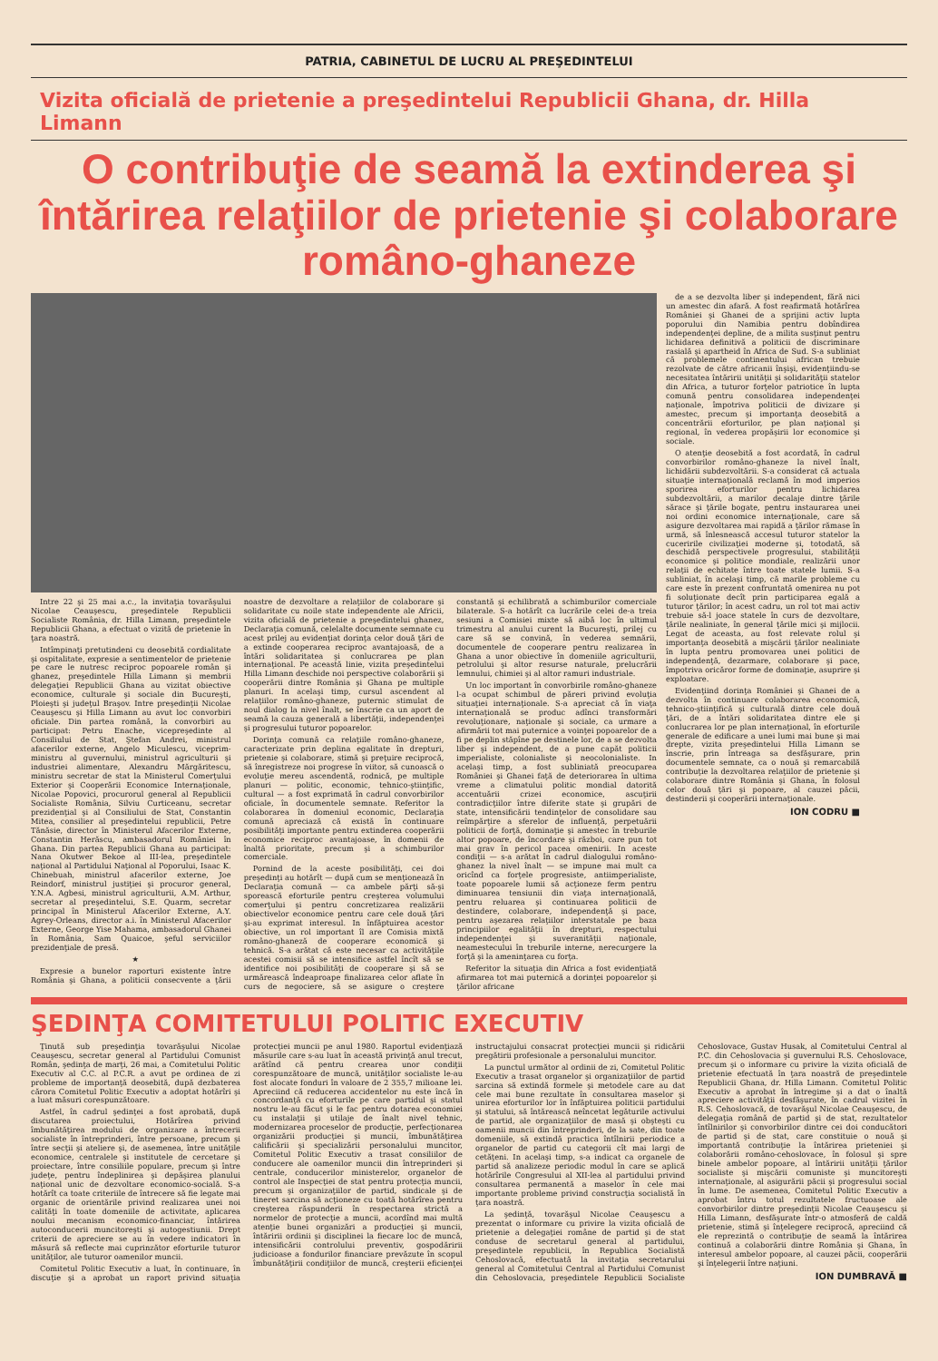PATRIA, CABINETUL DE LUCRU AL PREŞEDINTELUI
Vizita oficială de prietenie a preşedintelui Republicii Ghana, dr. Hilla Limann
O contribuţie de seamă la extinderea şi întărirea relaţiilor de prietenie şi colaborare româno-ghaneze
Intre 22 şi 25 mai a.c., la invitaţia tovarăşului Nicolae Ceauşescu, preşedintele Republicii Socialiste România, dr. Hilla Limann, preşedintele Republicii Ghana, a efectuat o vizită de prietenie în ţara noastră.
Intîmpinaţi pretutindeni cu deosebită cordialitate şi ospitalitate, expresie a sentimentelor de prietenie pe care le nutresc reciproc popoarele român şi ghanez, preşedintele Hilla Limann şi membrii delegaţiei Republicii Ghana au vizitat obiective economice, culturale şi sociale din Bucureşti, Ploieşti şi judeţul Braşov. Intre preşedinţii Nicolae Ceauşescu şi Hilla Limann au avut loc convorbiri oficiale. Din partea română, la convorbiri au participat: Petru Enache, vicepreşedinte al Consiliului de Stat, Ştefan Andrei, ministrul afacerilor externe, Angelo Miculescu, viceprim-ministru al guvernului, ministrul agriculturii şi industriei alimentare, Alexandru Mărgăritescu, ministru secretar de stat la Ministerul Comerţului Exterior şi Cooperării Economice Internaţionale, Nicolae Popovici, procurorul general al Republicii Socialiste România, Silviu Curticeanu, secretar prezidenţial şi al Consiliului de Stat, Constantin Mitea, consilier al preşedintelui republicii, Petre Tănăsie, director în Ministerul Afacerilor Externe, Constantin Herăscu, ambasadorul României în Ghana. Din partea Republicii Ghana au participat: Nana Okutwer Bekoe al III-lea, preşedintele naţional al Partidului Naţional al Poporului, Isaac K. Chinebuah, ministrul afacerilor externe, Joe Reindorf, ministrul justiţiei şi procuror general, Y.N.A. Agbesi, ministrul agriculturii, A.M. Arthur, secretar al preşedintelui, S.E. Quarm, secretar principal în Ministerul Afacerilor Externe, A.Y. Agrey-Orleans, director a.i. în Ministerul Afacerilor Externe, George Yise Mahama, ambasadorul Ghanei în România, Sam Quaicoe, şeful serviciilor prezidenţiale de presă.
★
Expresie a bunelor raporturi existente între România şi Ghana, a politicii consecvente a ţării noastre de dezvoltare a relaţiilor de colaborare şi solidaritate cu noile state independente ale Africii, vizita oficială de prietenie a preşedintelui ghanez, Declaraţia comună, celelalte documente semnate cu acest prilej au evidenţiat dorinţa celor două ţări de a extinde cooperarea reciproc avantajoasă, de a întări solidaritatea şi conlucrarea pe plan internaţional. Pe această linie, vizita preşedintelui Hilla Limann deschide noi perspective colaborării şi cooperării dintre România şi Ghana pe multiple planuri. In acelaşi timp, cursul ascendent al relaţiilor româno-ghaneze, puternic stimulat de noul dialog la nivel înalt, se înscrie ca un aport de seamă la cauza generală a libertăţii, independenţei şi progresului tuturor popoarelor.
Dorinţa comună ca relaţiile româno-ghaneze, caracterizate prin deplina egalitate în drepturi, prietenie şi colaborare, stimă şi preţuire reciprocă, să înregistreze noi progrese în viitor, să cunoască o evoluţie mereu ascendentă, rodnică, pe multiple planuri — politic, economic, tehnico-ştiinţific, cultural — a fost exprimată în cadrul convorbirilor oficiale, în documentele semnate. Referitor la colaborarea în domeniul economic, Declaraţia comună apreciază că există în continuare posibilităţi importante pentru extinderea cooperării economice reciproc avantajoase, în domenii de înaltă prioritate, precum şi a schimburilor comerciale.
Pornind de la aceste posibilităţi, cei doi preşedinţi au hotărît — după cum se menţionează în Declaraţia comună — ca ambele părţi să-şi sporească eforturile pentru creşterea volumului comerţului şi pentru concretizarea realizării obiectivelor economice pentru care cele două ţări şi-au exprimat interesul. In înfăptuirea acestor obiective, un rol important îl are Comisia mixtă româno-ghaneză de cooperare economică şi tehnică. S-a arătat că este necesar ca activităţile acestei comisii să se intensifice astfel încît să se identifice noi posibilităţi de cooperare şi să se urmărească îndeaproape finalizarea celor aflate în curs de negociere, să se asigure o creştere constantă şi echilibrată a schimburilor comerciale bilaterale. S-a hotărît ca lucrările celei de-a treia sesiuni a Comisiei mixte să aibă loc în ultimul trimestru al anului curent la Bucureşti, prilej cu care să se convină, în vederea semnării, documentele de cooperare pentru realizarea în Ghana a unor obiective în domeniile agriculturii, petrolului şi altor resurse naturale, prelucrării lemnului, chimiei şi al altor ramuri industriale.
Un loc important în convorbirile româno-ghaneze l-a ocupat schimbul de păreri privind evoluţia situaţiei internaţionale. S-a apreciat că în viaţa internaţională se produc adînci transformări revoluţionare, naţionale şi sociale, ca urmare a afirmării tot mai puternice a voinţei popoarelor de a fi pe deplin stăpîne pe destinele lor, de a se dezvolta liber şi independent, de a pune capăt politicii imperialiste, colonialiste şi neocolonialiste. In acelaşi timp, a fost subliniată preocuparea României şi Ghanei faţă de deteriorarea în ultima vreme a climatului politic mondial datorită accentuării crizei economice, ascuţirii contradicţiilor între diferite state şi grupări de state, intensificării tendinţelor de consolidare sau reîmpărţire a sferelor de influenţă, perpetuării politicii de forţă, dominaţie şi amestec în treburile altor popoare, de încordare şi război, care pun tot mai grav în pericol pacea omenirii. In aceste condiţii — s-a arătat în cadrul dialogului româno-ghanez la nivel înalt — se impune mai mult ca oricînd ca forţele progresiste, antiimperialiste, toate popoarele lumii să acţioneze ferm pentru diminuarea tensiunii din viaţa internaţională, pentru reluarea şi continuarea politicii de destindere, colaborare, independenţă şi pace, pentru aşezarea relaţiilor interstatale pe baza principiilor egalităţii în drepturi, respectului independenţei şi suveranităţii naţionale, neamestecului în treburile interne, nerecurgere la forţă şi la ameninţarea cu forţa.
Referitor la situaţia din Africa a fost evidenţiată afirmarea tot mai puternică a dorinţei popoarelor şi ţărilor africane
de a se dezvolta liber şi independent, fără nici un amestec din afară. A fost reafirmată hotărîrea României şi Ghanei de a sprijini activ lupta poporului din Namibia pentru dobîndirea independenţei depline, de a milita susţinut pentru lichidarea definitivă a politicii de discriminare rasială şi apartheid în Africa de Sud. S-a subliniat că problemele continentului african trebuie rezolvate de către africanii înşişi, evidenţiindu-se necesitatea întăririi unităţii şi solidarităţii statelor din Africa, a tuturor forţelor patriotice în lupta comună pentru consolidarea independenţei naţionale, împotriva politicii de divizare şi amestec, precum şi importanţa deosebită a concentrării eforturilor, pe plan naţional şi regional, în vederea propăşirii lor economice şi sociale.
O atenţie deosebită a fost acordată, în cadrul convorbirilor româno-ghaneze la nivel înalt, lichidării subdezvoltării. S-a considerat că actuala situaţie internaţională reclamă în mod imperios sporirea eforturilor pentru lichidarea subdezvoltării, a marilor decalaje dintre ţările sărace şi ţările bogate, pentru instaurarea unei noi ordini economice internaţionale, care să asigure dezvoltarea mai rapidă a ţărilor rămase în urmă, să înlesnească accesul tuturor statelor la cuceririle civilizaţiei moderne şi, totodată, să deschidă perspectivele progresului, stabilităţii economice şi politice mondiale, realizării unor relaţii de echitate între toate statele lumii. S-a subliniat, în acelaşi timp, că marile probleme cu care este în prezent confruntată omenirea nu pot fi soluţionate decît prin participarea egală a tuturor ţărilor; în acest cadru, un rol tot mai activ trebuie să-l joace statele în curs de dezvoltare, ţările nealiniate, în general ţările mici şi mijlocii. Legat de aceasta, au fost relevate rolul şi importanţa deosebită a mişcării ţărilor nealiniate în lupta pentru promovarea unei politici de independenţă, dezarmare, colaborare şi pace, împotriva oricăror forme de dominaţie, asuprire şi exploatare.
Evidenţiind dorinţa României şi Ghanei de a dezvolta în continuare colaborarea economică, tehnico-ştiinţifică şi culturală dintre cele două ţări, de a întări solidaritatea dintre ele şi conlucrarea lor pe plan internaţional, în eforturile generale de edificare a unei lumi mai bune şi mai drepte, vizita preşedintelui Hilla Limann se înscrie, prin întreaga sa desfăşurare, prin documentele semnate, ca o nouă şi remarcabilă contribuţie la dezvoltarea relaţiilor de prietenie şi colaborare dintre România şi Ghana, în folosul celor două ţări şi popoare, al cauzei păcii, destinderii şi cooperării internaţionale.
ION CODRU ■
ŞEDINŢA COMITETULUI POLITIC EXECUTIV
Ţinută sub preşedinţia tovarăşului Nicolae Ceauşescu, secretar general al Partidului Comunist Român, şedinţa de marţi, 26 mai, a Comitetului Politic Executiv al C.C. al P.C.R. a avut pe ordinea de zi probleme de importanţă deosebită, după dezbaterea cărora Comitetul Politic Executiv a adoptat hotărîri şi a luat măsuri corespunzătoare.
Astfel, în cadrul şedinţei a fost aprobată, după discutarea proiectului, Hotărîrea privind îmbunătăţirea modului de organizare a întrecerii socialiste în întreprinderi, între persoane, precum şi între secţii şi ateliere şi, de asemenea, între unităţile economice, centralele şi institutele de cercetare şi proiectare, între consiliile populare, precum şi între judeţe, pentru îndeplinirea şi depăşirea planului naţional unic de dezvoltare economico-socială. S-a hotărît ca toate criteriile de întrecere să fie legate mai organic de orientările privind realizarea unei noi calităţi în toate domeniile de activitate, aplicarea noului mecanism economico-financiar, întărirea autoconducerii muncitoreşti şi autogestiunii. Drept criterii de apreciere se au în vedere indicatori în măsură să reflecte mai cuprinzător eforturile tuturor unităţilor, ale tuturor oamenilor muncii.
Comitetul Politic Executiv a luat, în continuare, în discuţie şi a aprobat un raport privind situaţia protecţiei muncii pe anul 1980. Raportul evidenţiază măsurile care s-au luat în această privinţă anul trecut, arătînd că pentru crearea unor condiţii corespunzătoare de muncă, unităţilor socialiste le-au fost alocate fonduri în valoare de 2 355,7 milioane lei. Apreciind că reducerea accidentelor nu este încă în concordanţă cu eforturile pe care partidul şi statul nostru le-au făcut şi le fac pentru dotarea economiei cu instalaţii şi utilaje de înalt nivel tehnic, modernizarea proceselor de producţie, perfecţionarea organizării producţiei şi muncii, îmbunătăţirea calificării şi specializării personalului muncitor, Comitetul Politic Executiv a trasat consiliilor de conducere ale oamenilor muncii din întreprinderi şi centrale, conducerilor ministerelor, organelor de control ale Inspecţiei de stat pentru protecţia muncii, precum şi organizaţiilor de partid, sindicale şi de tineret sarcina să acţioneze cu toată hotărîrea pentru creşterea răspunderii în respectarea strictă a normelor de protecţie a muncii, acordînd mai multă atenţie bunei organizări a producţiei şi muncii, întăririi ordinii şi disciplinei la fiecare loc de muncă, intensificării controlului preventiv, gospodăririi judicioase a fondurilor financiare prevăzute în scopul îmbunătăţirii condiţiilor de muncă, creşterii eficienţei instructajului consacrat protecţiei muncii şi ridicării pregătirii profesionale a personalului muncitor.
La punctul următor al ordinii de zi, Comitetul Politic Executiv a trasat organelor şi organizaţiilor de partid sarcina să extindă formele şi metodele care au dat cele mai bune rezultate în consultarea maselor şi unirea eforturilor lor în înfăptuirea politicii partidului şi statului, să întărească neîncetat legăturile activului de partid, ale organizaţiilor de masă şi obşteşti cu oamenii muncii din întreprinderi, de la sate, din toate domeniile, să extindă practica întîlnirii periodice a organelor de partid cu categorii cît mai largi de cetăţeni. In acelaşi timp, s-a indicat ca organele de partid să analizeze periodic modul în care se aplică hotărîrile Congresului al XII-lea al partidului privind consultarea permanentă a maselor în cele mai importante probleme privind construcţia socialistă în ţara noastră.
La şedinţă, tovarăşul Nicolae Ceauşescu a prezentat o informare cu privire la vizita oficială de prietenie a delegaţiei române de partid şi de stat conduse de secretarul general al partidului, preşedintele republicii, în Republica Socialistă Cehoslovacă, efectuată la invitaţia secretarului general al Comitetului Central al Partidului Comunist din Cehoslovacia, preşedintele Republicii Socialiste Cehoslovace, Gustav Husak, al Comitetului Central al P.C. din Cehoslovacia şi guvernului R.S. Cehoslovace, precum şi o informare cu privire la vizita oficială de prietenie efectuată în ţara noastră de preşedintele Republicii Ghana, dr. Hilla Limann. Comitetul Politic Executiv a aprobat în întregime şi a dat o înaltă apreciere activităţii desfăşurate, în cadrul vizitei în R.S. Cehoslovacă, de tovarăşul Nicolae Ceauşescu, de delegaţia română de partid şi de stat, rezultatelor întîlnirilor şi convorbirilor dintre cei doi conducători de partid şi de stat, care constituie o nouă şi importantă contribuţie la întărirea prieteniei şi colaborării româno-cehoslovace, în folosul şi spre binele ambelor popoare, al întăririi unităţii ţărilor socialiste şi mişcării comuniste şi muncitoreşti internaţionale, al asigurării păcii şi progresului social în lume. De asemenea, Comitetul Politic Executiv a aprobat întru totul rezultatele fructuoase ale convorbirilor dintre preşedinţii Nicolae Ceauşescu şi Hilla Limann, desfăşurate într-o atmosferă de caldă prietenie, stimă şi înţelegere reciprocă, apreciind că ele reprezintă o contribuţie de seamă la întărirea continuă a colaborării dintre România şi Ghana, în interesul ambelor popoare, al cauzei păcii, cooperării şi înţelegerii între naţiuni.
ION DUMBRAVĂ ■